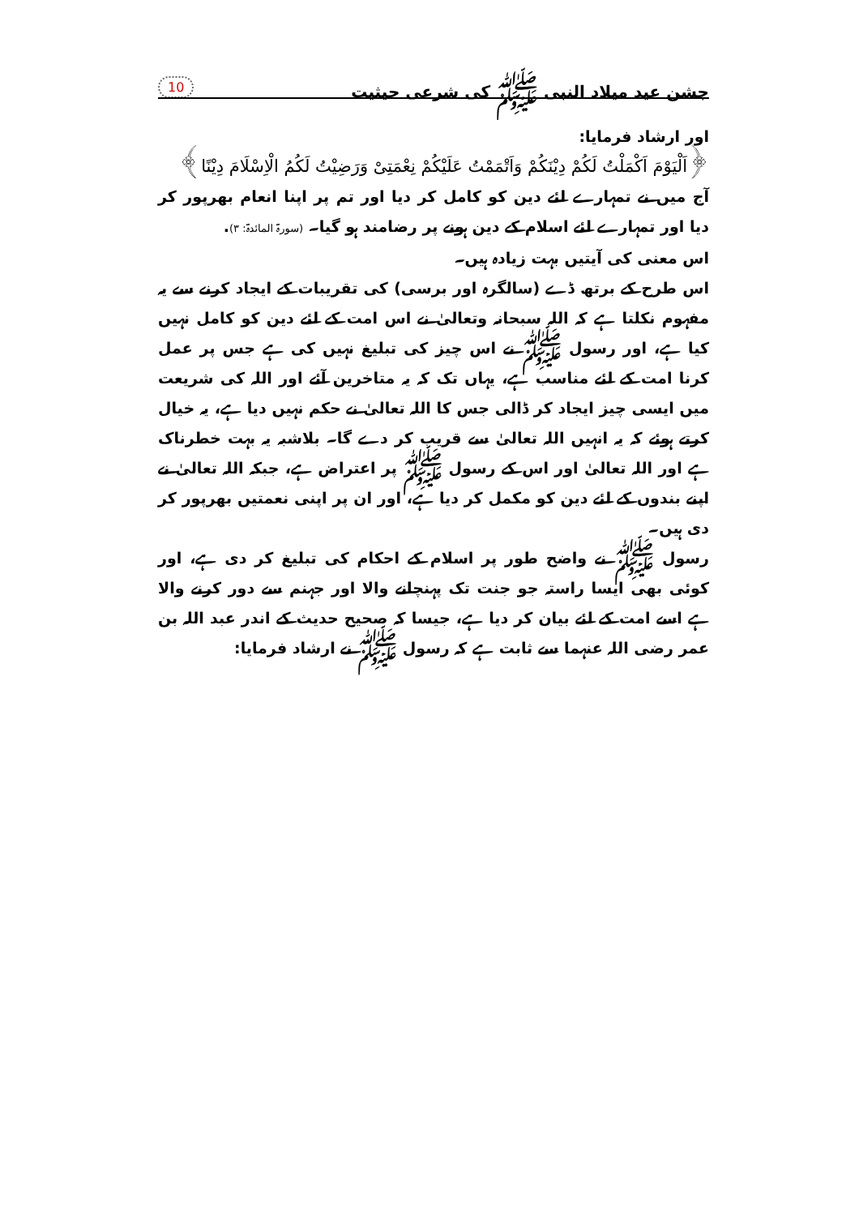جشن عید میلاد النبی ﷺ کی شرعی حیثیت 10
اور ارشاد فرمایا:
﴿اَلْیَوْمَ اَکْمَلْتُ لَکُمْ دِیْنَکُمْ وَاَتْمَمْتُ عَلَیْکُمْ نِعْمَتِیْ وَرَضِیْتُ لَکُمُ الْاِسْلَامَ دِیْنًا﴾
آج میں نے تمہارے لئے دین کو کامل کر دیا اور تم پر اپنا انعام بھرپور کر دیا اور تمہارے لئے اسلام کے دین ہونے پر رضامند ہو گیا۔ (سورۃ المائدۃ: ۳).
اس معنی کی آیتیں بہت زیادہ ہیں۔
اس طرح کے برتھ ڈے (سالگرہ اور برسی) کی تقریبات کے ایجاد کرنے سے یہ مفہوم نکلتا ہے کہ اللہ سبحانہ وتعالیٰ نے اس امت کے لئے دین کو کامل نہیں کیا ہے، اور رسول ﷺ نے اس چیز کی تبلیغ نہیں کی ہے جس پر عمل کرنا امت کے لئے مناسب ہے، یہاں تک کہ یہ متاخرین آئے اور اللہ کی شریعت میں ایسی چیز ایجاد کر ڈالی جس کا اللہ تعالیٰ نے حکم نہیں دیا ہے، یہ خیال کرتے ہوئے کہ یہ انہیں اللہ تعالیٰ سے قریب کر دے گا۔ بلاشبہ یہ بہت خطرناک ہے اور اللہ تعالیٰ اور اس کے رسول ﷺ پر اعتراض ہے، جبکہ اللہ تعالیٰ نے اپنے بندوں کے لئے دین کو مکمل کر دیا ہے، اور ان پر اپنی نعمتیں بھرپور کر دی ہیں۔
رسول ﷺ نے واضح طور پر اسلام کے احکام کی تبلیغ کر دی ہے، اور کوئی بھی ایسا راستہ جو جنت تک پہنچانے والا اور جہنم سے دور کرنے والا ہے اسے امت کے لئے بیان کر دیا ہے، جیسا کہ صحیح حدیث کے اندر عبد اللہ بن عمر رضی اللہ عنہما سے ثابت ہے کہ رسول ﷺ نے ارشاد فرمایا: